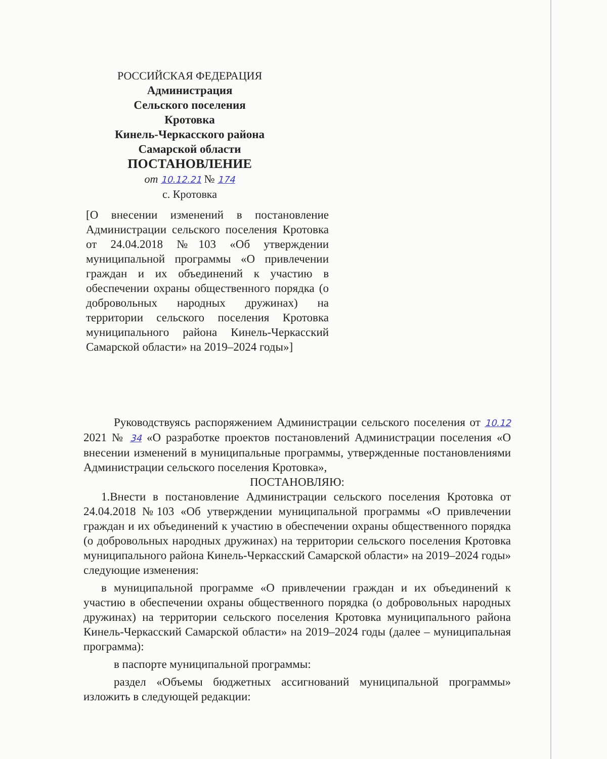РОССИЙСКАЯ ФЕДЕРАЦИЯ
Администрация
Сельского поселения
Кротовка
Кинель-Черкасского района
Самарской области
ПОСТАНОВЛЕНИЕ
от 10.12.21 № 174
с. Кротовка
[О внесении изменений в постановление Администрации сельского поселения Кротовка от 24.04.2018 №103 «Об утверждении муниципальной программы «О привлечении граждан и их объединений к участию в обеспечении охраны общественного порядка (о добровольных народных дружинах) на территории сельского поселения Кротовка муниципального района Кинель-Черкасский Самарской области» на 2019–2024 годы»]
Руководствуясь распоряжением Администрации сельского поселения от 10.12 2021 № 34 «О разработке проектов постановлений Администрации поселения «О внесении изменений в муниципальные программы, утвержденные постановлениями Администрации сельского поселения Кротовка»,
ПОСТАНОВЛЯЮ:
1.Внести в постановление Администрации сельского поселения Кротовка от 24.04.2018 №103 «Об утверждении муниципальной программы «О привлечении граждан и их объединений к участию в обеспечении охраны общественного порядка (о добровольных народных дружинах) на территории сельского поселения Кротовка муниципального района Кинель-Черкасский Самарской области» на 2019–2024 годы» следующие изменения:
в муниципальной программе «О привлечении граждан и их объединений к участию в обеспечении охраны общественного порядка (о добровольных народных дружинах) на территории сельского поселения Кротовка муниципального района Кинель-Черкасский Самарской области» на 2019–2024 годы (далее – муниципальная программа):
в паспорте муниципальной программы:
раздел «Объемы бюджетных ассигнований муниципальной программы» изложить в следующей редакции: